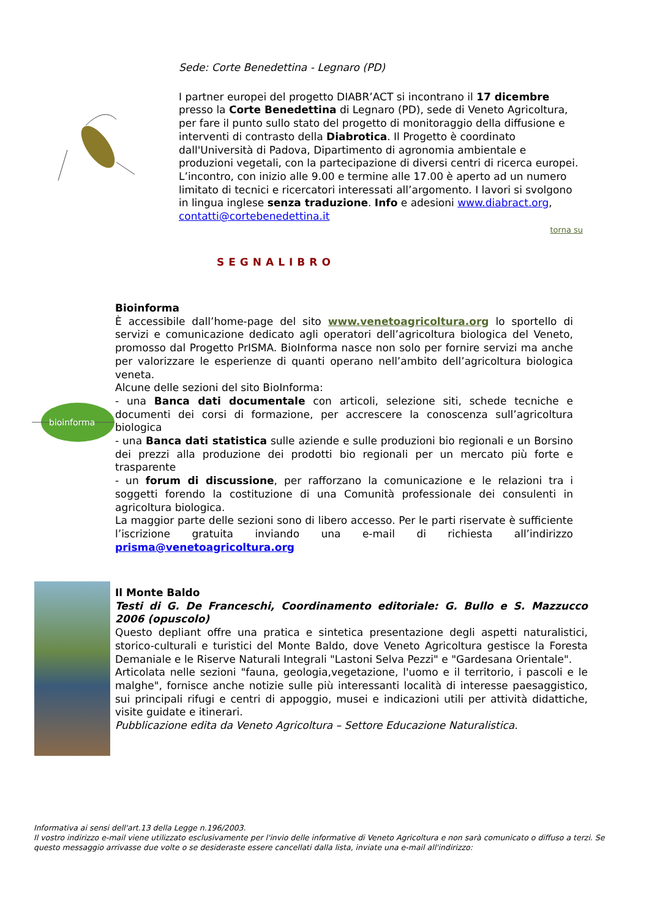Sede: Corte Benedettina - Legnaro (PD)
I partner europei del progetto DIABR’ACT si incontrano il 17 dicembre presso la Corte Benedettina di Legnaro (PD), sede di Veneto Agricoltura, per fare il punto sullo stato del progetto di monitoraggio della diffusione e interventi di contrasto della Diabrotica. Il Progetto è coordinato dall'Università di Padova, Dipartimento di agronomia ambientale e produzioni vegetali, con la partecipazione di diversi centri di ricerca europei. L’incontro, con inizio alle 9.00 e termine alle 17.00 è aperto ad un numero limitato di tecnici e ricercatori interessati all’argomento. I lavori si svolgono in lingua inglese senza traduzione. Info e adesioni www.diabract.org, contatti@cortebenedettina.it
torna su
SEGNALIBRO
bioinforma
Bioinforma
È accessibile dall’home-page del sito www.venetoagricoltura.org lo sportello di servizi e comunicazione dedicato agli operatori dell’agricoltura biologica del Veneto, promosso dal Progetto PrISMA. BioInforma nasce non solo per fornire servizi ma anche per valorizzare le esperienze di quanti operano nell’ambito dell’agricoltura biologica veneta.
Alcune delle sezioni del sito BioInforma:
- una Banca dati documentale con articoli, selezione siti, schede tecniche e documenti dei corsi di formazione, per accrescere la conoscenza sull’agricoltura biologica
- una Banca dati statistica sulle aziende e sulle produzioni bio regionali e un Borsino dei prezzi alla produzione dei prodotti bio regionali per un mercato più forte e trasparente
- un forum di discussione, per rafforzano la comunicazione e le relazioni tra i soggetti forendo la costituzione di una Comunità professionale dei consulenti in agricoltura biologica.
La maggior parte delle sezioni sono di libero accesso. Per le parti riservate è sufficiente l’iscrizione gratuita inviando una e-mail di richiesta all’indirizzo prisma@venetoagricoltura.org
Il Monte Baldo
Testi di G. De Franceschi, Coordinamento editoriale: G. Bullo e S. Mazzucco 2006 (opuscolo)
Questo depliant offre una pratica e sintetica presentazione degli aspetti naturalistici, storico-culturali e turistici del Monte Baldo, dove Veneto Agricoltura gestisce la Foresta Demaniale e le Riserve Naturali Integrali "Lastoni Selva Pezzi" e "Gardesana Orientale".
Articolata nelle sezioni "fauna, geologia,vegetazione, l'uomo e il territorio, i pascoli e le malghe", fornisce anche notizie sulle più interessanti località di interesse paesaggistico, sui principali rifugi e centri di appoggio, musei e indicazioni utili per attività didattiche, visite guidate e itinerari.
Pubblicazione edita da Veneto Agricoltura – Settore Educazione Naturalistica.
Informativa ai sensi dell'art.13 della Legge n.196/2003.
Il vostro indirizzo e-mail viene utilizzato esclusivamente per l'invio delle informative di Veneto Agricoltura e non sarà comunicato o diffuso a terzi. Se questo messaggio arrivasse due volte o se desideraste essere cancellati dalla lista, inviate una e-mail all'indirizzo: